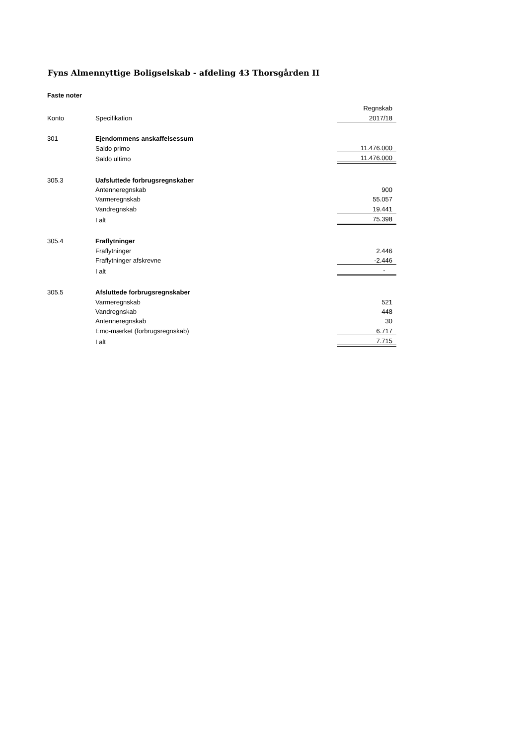Fyns Almennyttige Boligselskab - afdeling 43 Thorsgården II
Faste noter
| | | Regnskab |
| Konto | Specifikation | 2017/18 |
| 301 | Ejendommens anskaffelsessum | |
| | Saldo primo | 11.476.000 |
| | Saldo ultimo | 11.476.000 |
| 305.3 | Uafsluttede forbrugsregnskaber | |
| | Antenneregnskab | 900 |
| | Varmeregnskab | 55.057 |
| | Vandregnskab | 19.441 |
| | I alt | 75.398 |
| 305.4 | Fraflytninger | |
| | Fraflytninger | 2.446 |
| | Fraflytninger afskrevne | -2.446 |
| | I alt | - |
| 305.5 | Afsluttede forbrugsregnskaber | |
| | Varmeregnskab | 521 |
| | Vandregnskab | 448 |
| | Antenneregnskab | 30 |
| | Emo-mærket (forbrugsregnskab) | 6.717 |
| | I alt | 7.715 |